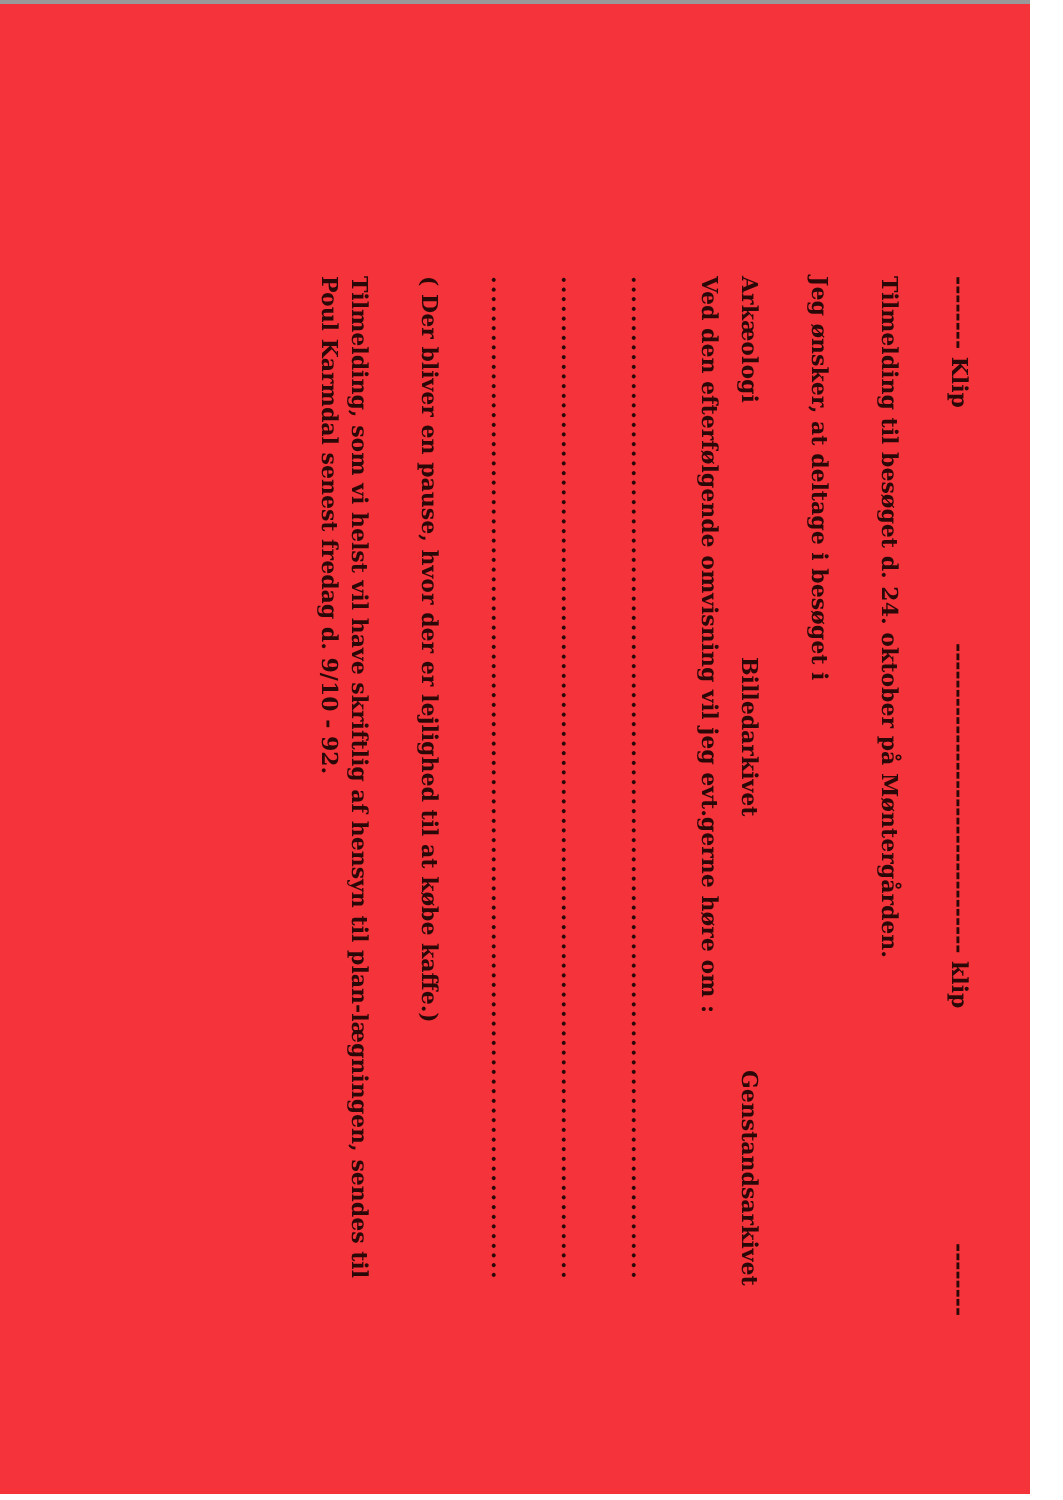-------- Klip ---------------------------------- klip --------
Tilmelding til besøget d. 24. oktober på Møntergården.
Jeg ønsker, at deltage i besøget i
Arkæologi Billedarkivet Genstandsarkivet
Ved den efterfølgende omvisning vil jeg evt.gerne høre om :
........................................................................................................
........................................................................................................
........................................................................................................
( Der bliver en pause, hvor der er lejlighed til at købe kaffe.)
Tilmelding, som vi helst vil have skriftlig af hensyn til plan-lægningen, sendes til Poul Karmdal senest fredag d. 9/10 - 92.